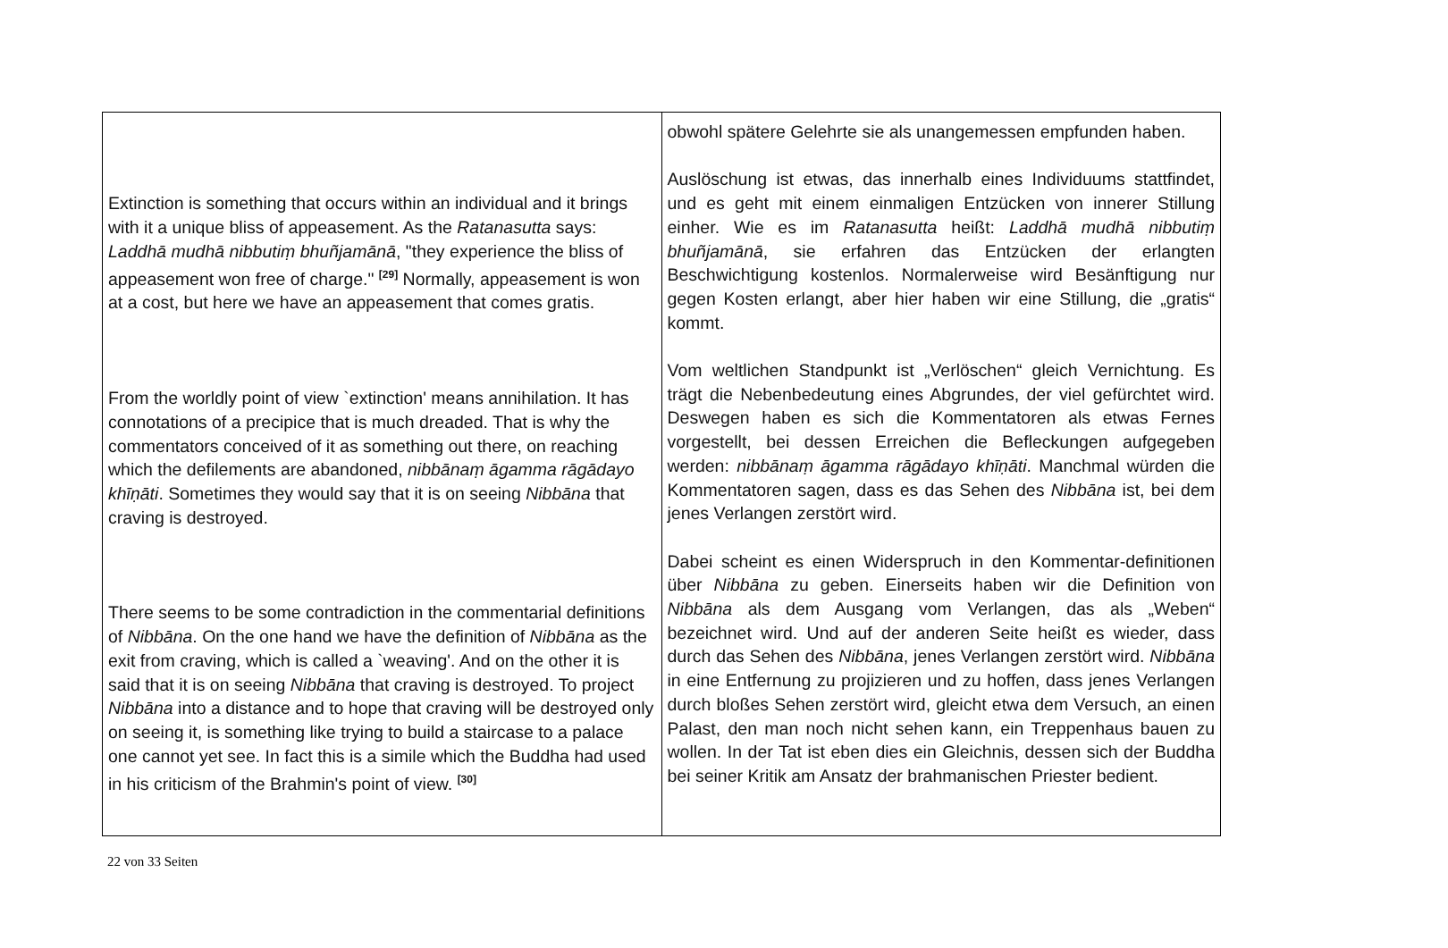| Extinction is something that occurs within an individual and it brings with it a unique bliss of appeasement. As the Ratanasutta says: Laddhā mudhā nibbutiṃ bhuñjamānā , "they experience the bliss of appeasement won free of charge." <sup>[29]</sup> Normally, appeasement is won at a cost, but here we have an appeasement that comes gratis. From the worldly point of view `extinction' means annihilation. It has connotations of a precipice that is much dreaded. That is why the commentators conceived of it as something out there, on reaching which the defilements are abandoned, nibbānaṃ āgamma rāgādayo khīṇāti . Sometimes they would say that it is on seeing Nibbāna that craving is destroyed. There seems to be some contradiction in the commentarial definitions of Nibbāna . On the one hand we have the definition of Nibbāna as the exit from craving, which is called a `weaving'. And on the other it is said that it is on seeing Nibbāna that craving is destroyed. To project Nibbāna into a distance and to hope that craving will be destroyed only on seeing it, is something like trying to build a staircase to a palace one cannot yet see. In fact this is a simile which the Buddha had used in his criticism of the Brahmin's point of view. <sup>[30]</sup> | obwohl spätere Gelehrte sie als unangemessen empfunden haben. Auslöschung ist etwas, das innerhalb eines Individuums stattfindet, und es geht mit einem einmaligen Entzücken von innerer Stillung einher. Wie es im Ratanasutta heißt: Laddhā mudhā nibbutiṃ bhuñjamānā , sie erfahren das Entzücken der erlangten Beschwichtigung kostenlos. Normalerweise wird Besänftigung nur gegen Kosten erlangt, aber hier haben wir eine Stillung, die „gratis“ kommt. Vom weltlichen Standpunkt ist „Verlöschen“ gleich Vernichtung. Es trägt die Nebenbedeutung eines Abgrundes, der viel gefürchtet wird. Deswegen haben es sich die Kommentatoren als etwas Fernes vorgestellt, bei dessen Erreichen die Befleckungen aufgegeben werden: nibbānaṃ āgamma rāgādayo khīṇāti . Manchmal würden die Kommentatoren sagen, dass es das Sehen des Nibbāna ist, bei dem jenes Verlangen zerstört wird. Dabei scheint es einen Widerspruch in den Kommentar-definitionen über Nibbāna zu geben. Einerseits haben wir die Definition von Nibbāna als dem Ausgang vom Verlangen, das als „Weben“ bezeichnet wird. Und auf der anderen Seite heißt es wieder, dass durch das Sehen des Nibbāna , jenes Verlangen zerstört wird. Nibbāna in eine Entfernung zu projizieren und zu hoffen, dass jenes Verlangen durch bloßes Sehen zerstört wird, gleicht etwa dem Versuch, an einen Palast, den man noch nicht sehen kann, ein Treppenhaus bauen zu wollen. In der Tat ist eben dies ein Gleichnis, dessen sich der Buddha bei seiner Kritik am Ansatz der brahmanischen Priester bedient. |
22 von 33 Seiten